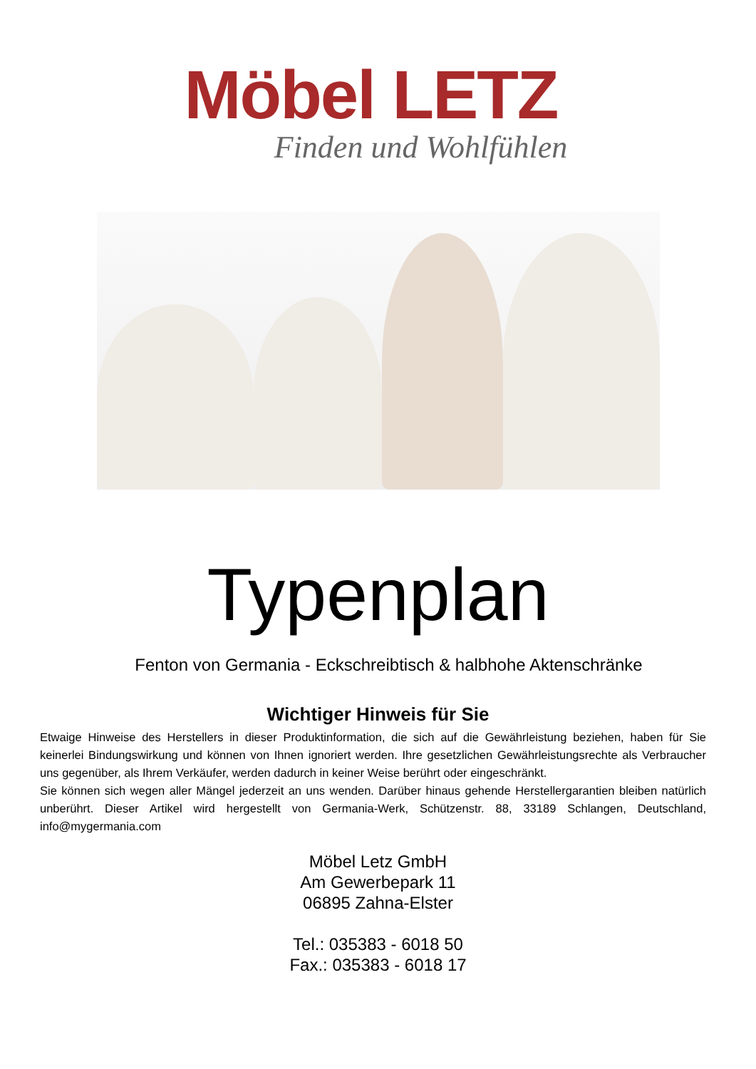Möbel LETZ
Finden und Wohlfühlen
Typenplan
Fenton von Germania - Eckschreibtisch & halbhohe Aktenschränke
Wichtiger Hinweis für Sie
Etwaige Hinweise des Herstellers in dieser Produktinformation, die sich auf die Gewährleistung beziehen, haben für Sie keinerlei Bindungswirkung und können von Ihnen ignoriert werden. Ihre gesetzlichen Gewährleistungsrechte als Verbraucher uns gegenüber, als Ihrem Verkäufer, werden dadurch in keiner Weise berührt oder eingeschränkt.
Sie können sich wegen aller Mängel jederzeit an uns wenden. Darüber hinaus gehende Herstellergarantien bleiben natürlich unberührt. Dieser Artikel wird hergestellt von Germania-Werk, Schützenstr. 88, 33189 Schlangen, Deutschland, info@mygermania.com
Möbel Letz GmbH
Am Gewerbepark 11
06895 Zahna-Elster
Tel.: 035383 - 6018 50
Fax.: 035383 - 6018 17